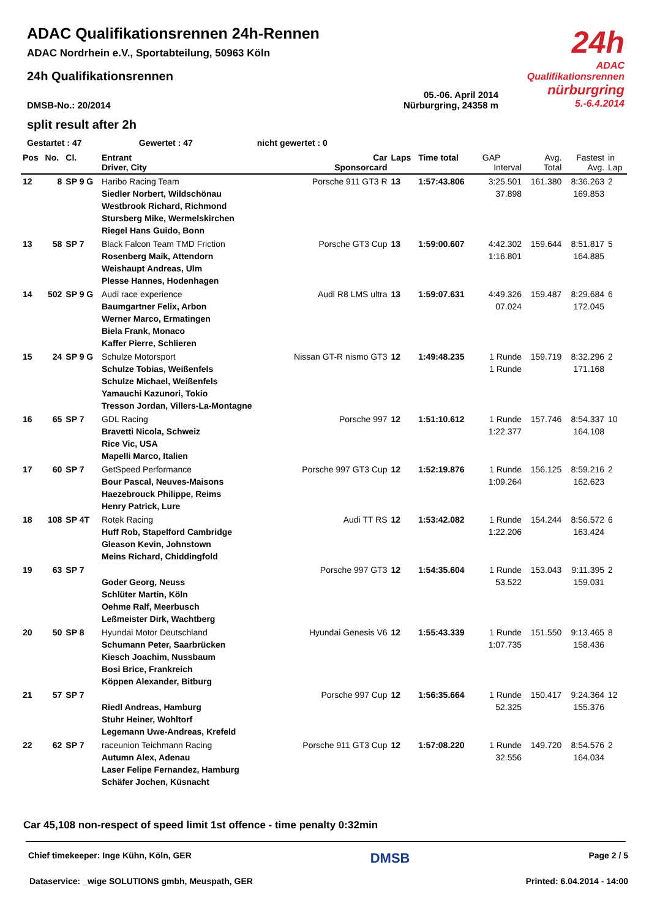24h
ADAC Qualifikationsrennen
nürburgring
5.-6.4.2014
ADAC Qualifikationsrennen 24h-Rennen
ADAC Nordrhein e.V., Sportabteilung, 50963 Köln
24h Qualifikationsrennen
DMSB-No.: 20/2014 05.-06. April 2014
Nürburgring, 24358 m
split result after 2h
Gestartet : 47 Gewertet : 47 nicht gewertet : 0
| Pos | No. | Cl. | Entrant Driver, City | Car Sponsorcard | Laps | Time total | GAP Interval | Avg. Total | Fastest Avg. | in Lap |
| --- | --- | --- | --- | --- | --- | --- | --- | --- | --- | --- |
| 12 | 8 | SP 9 G | Haribo Racing Team Siedler Norbert, Wildschönau Westbrook Richard, Richmond Stursberg Mike, Wermelskirchen Riegel Hans Guido, Bonn | Porsche 911 GT3 R | 13 | 1:57:43.806 | 3:25.501 37.898 | 161.380 | 8:36.263 169.853 | 2 |
| 13 | 58 | SP 7 | Black Falcon Team TMD Friction Rosenberg Maik, Attendorn Weishaupt Andreas, Ulm Plesse Hannes, Hodenhagen | Porsche GT3 Cup | 13 | 1:59:00.607 | 4:42.302 1:16.801 | 159.644 | 8:51.817 164.885 | 5 |
| 14 | 502 | SP 9 G | Audi race experience Baumgartner Felix, Arbon Werner Marco, Ermatingen Biela Frank, Monaco Kaffer Pierre, Schlieren | Audi R8 LMS ultra | 13 | 1:59:07.631 | 4:49.326 07.024 | 159.487 | 8:29.684 172.045 | 6 |
| 15 | 24 | SP 9 G | Schulze Motorsport Schulze Tobias, Weißenfels Schulze Michael, Weißenfels Yamauchi Kazunori, Tokio Tresson Jordan, Villers-La-Montagne | Nissan GT-R nismo GT3 | 12 | 1:49:48.235 | 1 Runde 1 Runde | 159.719 | 8:32.296 171.168 | 2 |
| 16 | 65 | SP 7 | GDL Racing Bravetti Nicola, Schweiz Rice Vic, USA Mapelli Marco, Italien | Porsche 997 | 12 | 1:51:10.612 | 1 Runde 1:22.377 | 157.746 | 8:54.337 164.108 | 10 |
| 17 | 60 | SP 7 | GetSpeed Performance Bour Pascal, Neuves-Maisons Haezebrouck Philippe, Reims Henry Patrick, Lure | Porsche 997 GT3 Cup | 12 | 1:52:19.876 | 1 Runde 1:09.264 | 156.125 | 8:59.216 162.623 | 2 |
| 18 | 108 | SP 4T | Rotek Racing Huff Rob, Stapelford Cambridge Gleason Kevin, Johnstown Meins Richard, Chiddingfold | Audi TT RS | 12 | 1:53:42.082 | 1 Runde 1:22.206 | 154.244 | 8:56.572 163.424 | 6 |
| 19 | 63 | SP 7 | Goder Georg, Neuss Schlüter Martin, Köln Oehme Ralf, Meerbusch Leßmeister Dirk, Wachtberg | Porsche 997 GT3 | 12 | 1:54:35.604 | 1 Runde 53.522 | 153.043 | 9:11.395 159.031 | 2 |
| 20 | 50 | SP 8 | Hyundai Motor Deutschland Schumann Peter, Saarbrücken Kiesch Joachim, Nussbaum Bosi Brice, Frankreich Köppen Alexander, Bitburg | Hyundai Genesis V6 | 12 | 1:55:43.339 | 1 Runde 1:07.735 | 151.550 | 9:13.465 158.436 | 8 |
| 21 | 57 | SP 7 | Riedl Andreas, Hamburg Stuhr Heiner, Wohltorf Legemann Uwe-Andreas, Krefeld | Porsche 997 Cup | 12 | 1:56:35.664 | 1 Runde 52.325 | 150.417 | 9:24.364 155.376 | 12 |
| 22 | 62 | SP 7 | raceunion Teichmann Racing Autumn Alex, Adenau Laser Felipe Fernandez, Hamburg Schäfer Jochen, Küsnacht | Porsche 911 GT3 Cup | 12 | 1:57:08.220 | 1 Runde 32.556 | 149.720 | 8:54.576 164.034 | 2 |
Car 45,108 non-respect of speed limit 1st offence - time penalty 0:32min
Chief timekeeper: Inge Kühn, Köln, GER DMSB Page 2 / 5
Dataservice: _wige SOLUTIONS gmbh, Meuspath, GER Printed: 6.04.2014 - 14:00